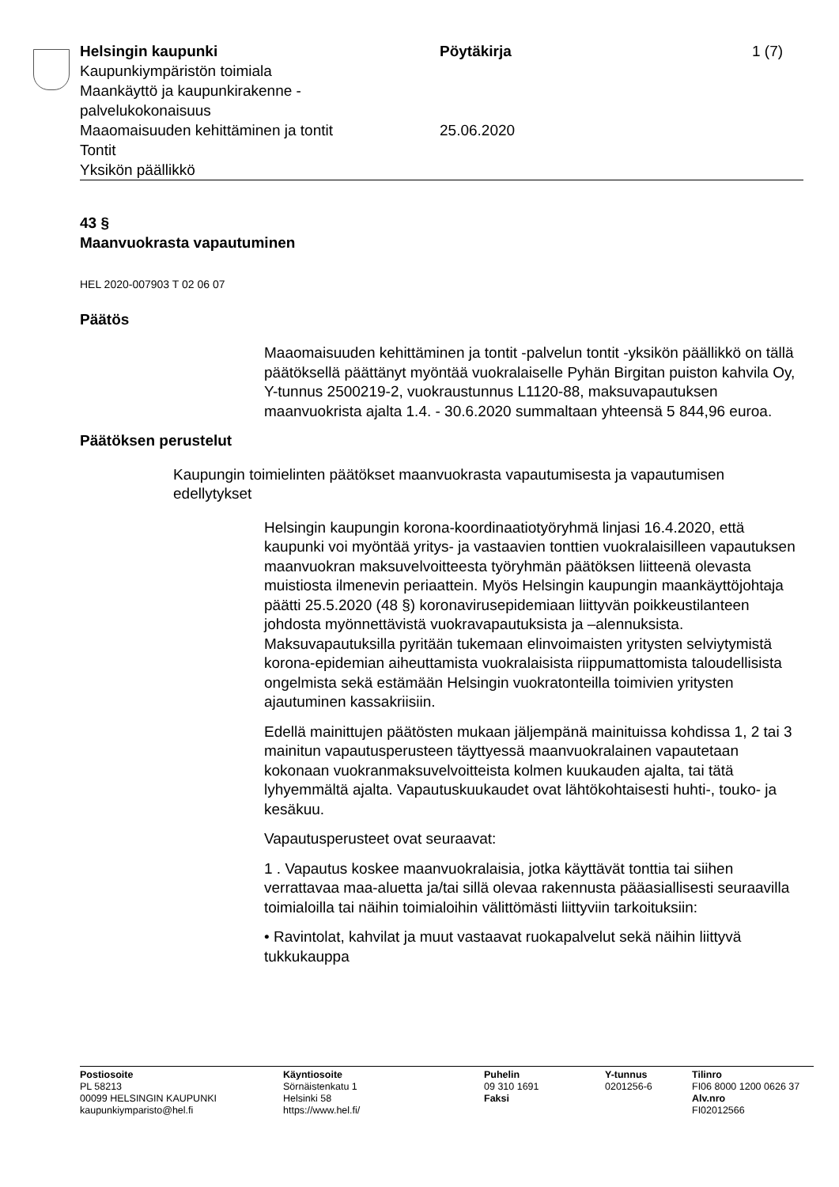Helsingin kaupunki
Kaupunkiympäristön toimiala
Maankäyttö ja kaupunkirakenne -
palvelukokonaisuus
Maaomaisuuden kehittäminen ja tontit
Tontit
Yksikön päällikkö
Pöytäkirja
25.06.2020
1 (7)
43 §
Maanvuokrasta vapautuminen
HEL 2020-007903 T 02 06 07
Päätös
Maaomaisuuden kehittäminen ja tontit -palvelun tontit -yksikön päällikkö on tällä päätöksellä päättänyt myöntää vuokralaiselle Pyhän Birgitan puiston kahvila Oy, Y-tunnus 2500219-2, vuokraustunnus L1120-88, maksuvapautuksen maanvuokrista ajalta 1.4. - 30.6.2020 summaltaan yhteensä 5 844,96 euroa.
Päätöksen perustelut
Kaupungin toimielinten päätökset maanvuokrasta vapautumisesta ja vapautumisen edellytykset
Helsingin kaupungin korona-koordinaatiotyöryhmä linjasi 16.4.2020, että kaupunki voi myöntää yritys- ja vastaavien tonttien vuokralaisilleen vapautuksen maanvuokran maksuvelvoitteesta työryhmän päätöksen liitteenä olevasta muistiosta ilmenevin periaattein. Myös Helsingin kaupungin maankäyttöjohtaja päätti 25.5.2020 (48 §) koronavirusepidemiaan liittyvän poikkeustilanteen johdosta myönnettävistä vuokravapautuksista ja –alennuksista. Maksuvapautuksilla pyritään tukemaan elinvoimaisten yritysten selviytymistä korona-epidemian aiheuttamista vuokralaisista riippumattomista taloudellisista ongelmista sekä estämään Helsingin vuokratonteilla toimivien yritysten ajautuminen kassakriisiin.
Edellä mainittujen päätösten mukaan jäljempänä mainituissa kohdissa 1, 2 tai 3 mainitun vapautusperusteen täyttyessä maanvuokralainen vapautetaan kokonaan vuokranmaksuvelvoitteista kolmen kuukauden ajalta, tai tätä lyhyemmältä ajalta. Vapautuskuukaudet ovat lähtökohtaisesti huhti-, touko- ja kesäkuu.
Vapautusperusteet ovat seuraavat:
1 . Vapautus koskee maanvuokralaisia, jotka käyttävät tonttia tai siihen verrattavaa maa-aluetta ja/tai sillä olevaa rakennusta pääasiallisesti seuraavilla toimialoilla tai näihin toimialoihin välittömästi liittyviin tarkoituksiin:
• Ravintolat, kahvilat ja muut vastaavat ruokapalvelut sekä näihin liittyvä tukkukauppa
Postiosoite
PL 58213
00099 HELSINGIN KAUPUNKI
kaupunkiymparisto@hel.fi
Käyntiosoite
Sörnäistenkatu 1
Helsinki 58
https://www.hel.fi/
Puhelin
09 310 1691
Faksi
Y-tunnus
0201256-6
Tilinro
FI06 8000 1200 0626 37
Alv.nro
FI02012566